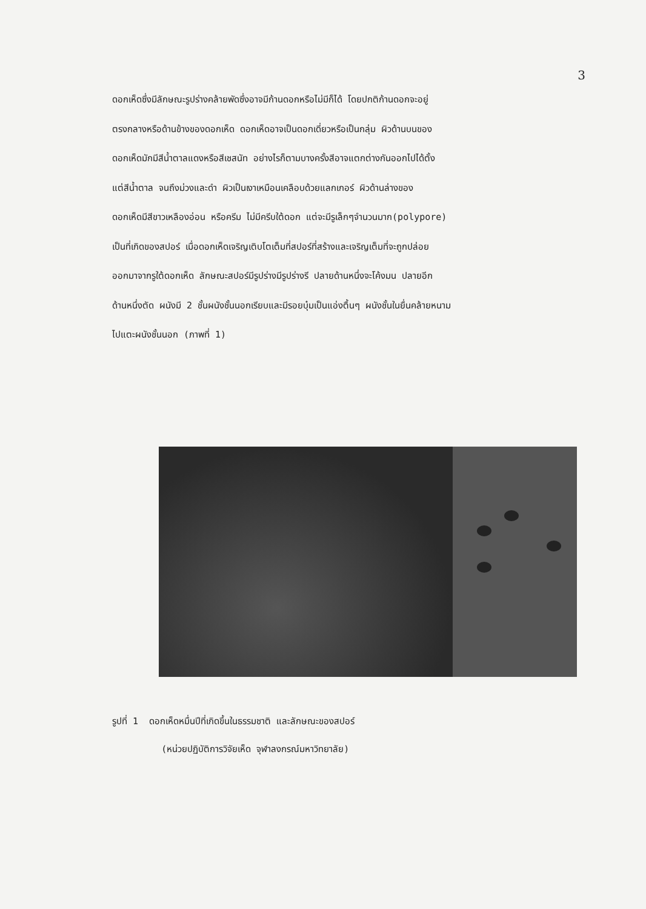3
ดอกเห็ดซึ่งมีลักษณะรูปร่างคล้ายพัดซึ่งอาจมีก้านดอกหรือไม่มีก็ได้ โดยปกติก้านดอกจะอยู่
ตรงกลางหรือด้านข้างของดอกเห็ด ดอกเห็ดอาจเป็นดอกเดี่ยวหรือเป็นกลุ่ม ผิวด้านบนของ
ดอกเห็ดมักมีสีน้ำตาลแดงหรือสีเชสนัท อย่างไรก็ตามบางครั้งสีอาจแตกต่างกันออกไปได้ตั้ง
แต่สีน้ำตาล จนถึงม่วงและดำ ผิวเป็นเงาเหมือนเคลือบด้วยแลกเกอร์ ผิวด้านล่างของ
ดอกเห็ดมีสีขาวเหลืองอ่อน หรือครีม ไม่มีครีบใต้ดอก แต่จะมีรูเล็กๆจำนวนมาก(polypore)
เป็นที่เกิดของสปอร์ เมื่อดอกเห็ดเจริญเติบโตเต็มที่สปอร์ที่สร้างและเจริญเต็มที่จะถูกปล่อย
ออกมาจากรูใต้ดอกเห็ด ลักษณะสปอร์มีรูปร่างมีรูปร่างรี ปลายด้านหนึ่งจะโค้งมน ปลายอีก
ด้านหนึ่งตัด ผนังมี 2 ชั้นผนังชั้นนอกเรียบและมีรอยบุ๋มเป็นแอ่งตื้นๆ ผนังชั้นในยื่นคล้ายหนาม
ไปแตะผนังชั้นนอก (ภาพที่ 1)
รูปที่ 1 ดอกเห็ดหมื่นปีที่เกิดขึ้นในธรรมชาติ และลักษณะของสปอร์
(หน่วยปฏิบัติการวิจัยเห็ด จุฬาลงกรณ์มหาวิทยาลัย)